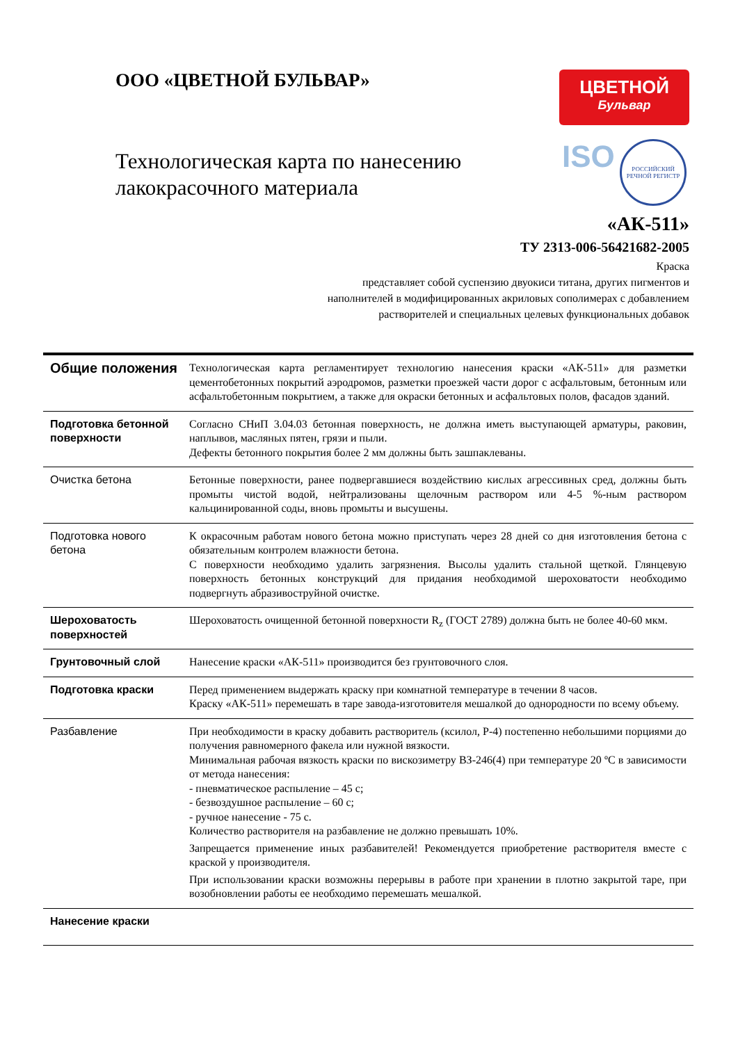ООО «ЦВЕТНОЙ БУЛЬВАР»
Технологическая карта по нанесению лакокрасочного материала
ЦВЕТНОЙ
Бульвар
ISO
РОССИЙСКИЙ РЕЧНОЙ РЕГИСТР
«АК-511»
ТУ 2313-006-56421682-2005
Краска
представляет собой суспензию двуокиси титана, других пигментов и
наполнителей в модифицированных акриловых сополимерах с добавлением
растворителей и специальных целевых функциональных добавок
| Общие положения | Технологическая карта регламентирует технологию нанесения краски «АК-511» для разметки цементобетонных покрытий аэродромов, разметки проезжей части дорог с асфальтовым, бетонным или асфальтобетонным покрытием, а также для окраски бетонных и асфальтовых полов, фасадов зданий. |
| Подготовка бетонной поверхности | Согласно СНиП 3.04.03 бетонная поверхность, не должна иметь выступающей арматуры, раковин, наплывов, масляных пятен, грязи и пыли. Дефекты бетонного покрытия более 2 мм должны быть зашпаклеваны. |
| Очистка бетона | Бетонные поверхности, ранее подвергавшиеся воздействию кислых агрессивных сред, должны быть промыты чистой водой, нейтрализованы щелочным раствором или 4-5 %-ным раствором кальцинированной соды, вновь промыты и высушены. |
| Подготовка нового бетона | К окрасочным работам нового бетона можно приступать через 28 дней со дня изготовления бетона с обязательным контролем влажности бетона. С поверхности необходимо удалить загрязнения. Высолы удалить стальной щеткой. Глянцевую поверхность бетонных конструкций для придания необходимой шероховатости необходимо подвергнуть абразивоструйной очистке. |
| Шероховатость поверхностей | Шероховатость очищенной бетонной поверхности R<sub>z</sub> (ГОСТ 2789) должна быть не более 40-60 мкм. |
| Грунтовочный слой | Нанесение краски «АК-511» производится без грунтовочного слоя. |
| Подготовка краски | Перед применением выдержать краску при комнатной температуре в течении 8 часов. Краску «АК-511» перемешать в таре завода-изготовителя мешалкой до однородности по всему объему. |
| Разбавление | При необходимости в краску добавить растворитель (ксилол, Р-4) постепенно небольшими порциями до получения равномерного факела или нужной вязкости. Минимальная рабочая вязкость краски по вискозиметру ВЗ-246(4) при температуре 20 ºС в зависимости от метода нанесения: - пневматическое распыление – 45 с; - безвоздушное распыление – 60 с; - ручное нанесение - 75 с. Количество растворителя на разбавление не должно превышать 10%. Запрещается применение иных разбавителей! Рекомендуется приобретение растворителя вместе с краской у производителя. При использовании краски возможны перерывы в работе при хранении в плотно закрытой таре, при возобновлении работы ее необходимо перемешать мешалкой. |
| Нанесение краски | |